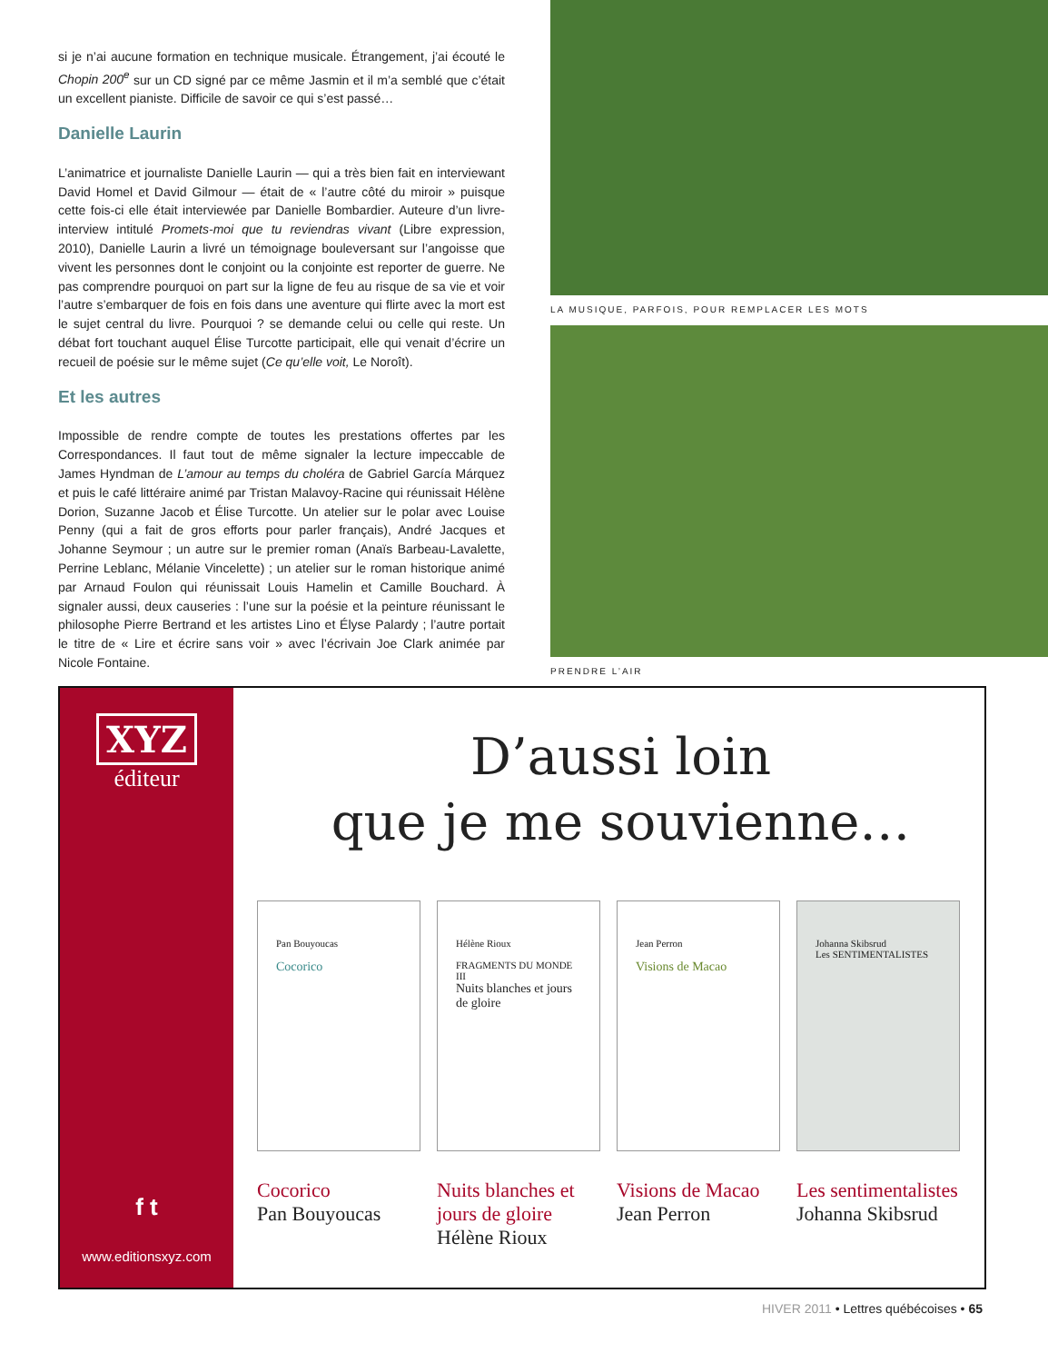si je n’ai aucune formation en technique musicale. Étrangement, j’ai écouté le Chopin 200<sup>e</sup> sur un CD signé par ce même Jasmin et il m’a semblé que c’était un excellent pianiste. Difficile de savoir ce qui s’est passé…
Danielle Laurin
L’animatrice et journaliste Danielle Laurin — qui a très bien fait en interviewant David Homel et David Gilmour — était de « l’autre côté du miroir » puisque cette fois-ci elle était interviewée par Danielle Bombardier. Auteure d’un livre-interview intitulé Promets-moi que tu reviendras vivant (Libre expression, 2010), Danielle Laurin a livré un témoignage bouleversant sur l’angoisse que vivent les personnes dont le conjoint ou la conjointe est reporter de guerre. Ne pas comprendre pourquoi on part sur la ligne de feu au risque de sa vie et voir l’autre s’embarquer de fois en fois dans une aventure qui flirte avec la mort est le sujet central du livre. Pourquoi ? se demande celui ou celle qui reste. Un débat fort touchant auquel Élise Turcotte participait, elle qui venait d’écrire un recueil de poésie sur le même sujet (Ce qu’elle voit, Le Noroît).
Et les autres
Impossible de rendre compte de toutes les prestations offertes par les Correspondances. Il faut tout de même signaler la lecture impeccable de James Hyndman de L’amour au temps du choléra de Gabriel García Márquez et puis le café littéraire animé par Tristan Malavoy-Racine qui réunissait Hélène Dorion, Suzanne Jacob et Élise Turcotte. Un atelier sur le polar avec Louise Penny (qui a fait de gros efforts pour parler français), André Jacques et Johanne Seymour ; un autre sur le premier roman (Anaïs Barbeau-Lavalette, Perrine Leblanc, Mélanie Vincelette) ; un atelier sur le roman historique animé par Arnaud Foulon qui réunissait Louis Hamelin et Camille Bouchard. À signaler aussi, deux causeries : l’une sur la poésie et la peinture réunissant le philosophe Pierre Bertrand et les artistes Lino et Élyse Palardy ; l’autre portait le titre de « Lire et écrire sans voir » avec l’écrivain Joe Clark animée par Nicole Fontaine.
LA MUSIQUE, PARFOIS, POUR REMPLACER LES MOTS
PRENDRE L’AIR
XYZ
éditeur
f t
www.editionsxyz.com
D’aussi loin
que je me souvienne…
Pan Bouyoucas
Cocorico
Cocorico
Pan Bouyoucas
Hélène Rioux
FRAGMENTS DU MONDE III
Nuits blanches et jours de gloire
Nuits blanches et jours de gloire
Hélène Rioux
Jean Perron
Visions de Macao
Visions de Macao
Jean Perron
Johanna Skibsrud
Les SENTIMENTALISTES
Les sentimentalistes
Johanna Skibsrud
HIVER 2011 • Lettres québécoises • 65